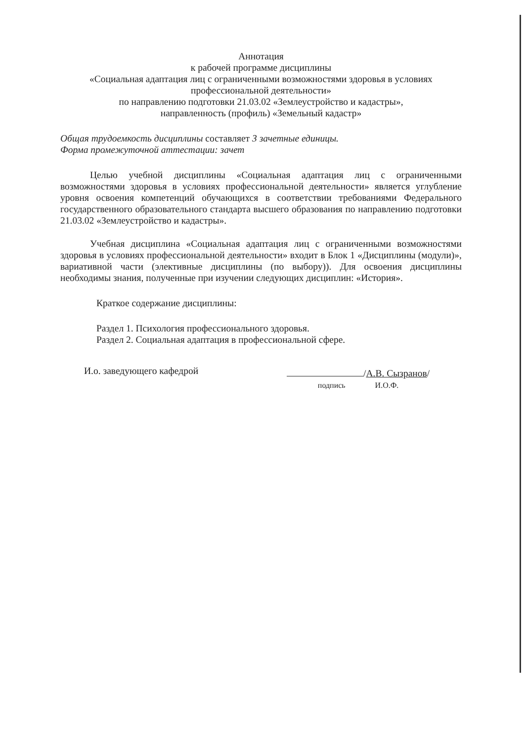Аннотация
к рабочей программе дисциплины
«Социальная адаптация лиц с ограниченными возможностями здоровья в условиях профессиональной деятельности»
по направлению подготовки 21.03.02 «Землеустройство и кадастры»,
направленность (профиль) «Земельный кадастр»
Общая трудоемкость дисциплины составляет 3 зачетные единицы.
Форма промежуточной аттестации: зачет
Целью учебной дисциплины «Социальная адаптация лиц с ограниченными возможностями здоровья в условиях профессиональной деятельности» является углубление уровня освоения компетенций обучающихся в соответствии требованиями Федерального государственного образовательного стандарта высшего образования по направлению подготовки 21.03.02 «Землеустройство и кадастры».
Учебная дисциплина «Социальная адаптация лиц с ограниченными возможностями здоровья в условиях профессиональной деятельности» входит в Блок 1 «Дисциплины (модули)», вариативной части (элективные дисциплины (по выбору)). Для освоения дисциплины необходимы знания, полученные при изучении следующих дисциплин: «История».
Краткое содержание дисциплины:
Раздел 1. Психология профессионального здоровья.
Раздел 2. Социальная адаптация в профессиональной сфере.
И.о. заведующего кафедрой /А.В. Сызранов/
подпись И.О.Ф.